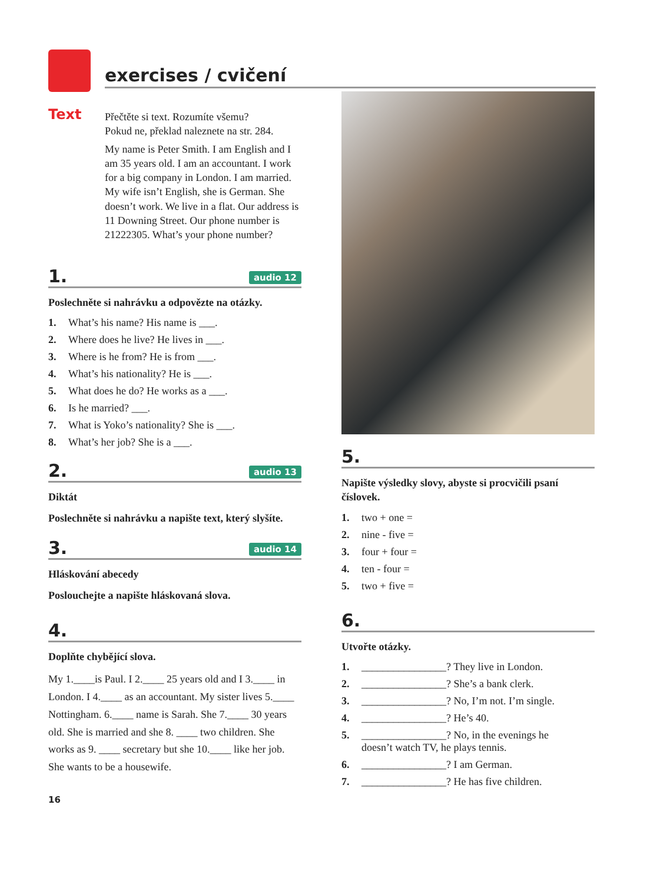exercises / cvičení
Text
Přečtěte si text. Rozumíte všemu?
Pokud ne, překlad naleznete na str. 284.
My name is Peter Smith. I am English and I am 35 years old. I am an accountant. I work for a big company in London. I am married. My wife isn’t English, she is German. She doesn’t work. We live in a flat. Our address is 11 Downing Street. Our phone number is 21222305. What’s your phone number?
1. audio 12
Poslechněte si nahrávku a odpovězte na otázky.
1. What’s his name? His name is ___.
2. Where does he live? He lives in ___.
3. Where is he from? He is from ___.
4. What’s his nationality? He is ___.
5. What does he do? He works as a ___.
6. Is he married? ___.
7. What is Yoko’s nationality? She is ___.
8. What’s her job? She is a ___.
2. audio 13
Diktát
Poslechněte si nahrávku a napište text, který slyšíte.
3. audio 14
Hláskování abecedy
Poslouchejte a napište hláskovaná slova.
4.
Doplňte chybějící slova.
My 1.____is Paul. I 2.____ 25 years old and I 3.____ in London. I 4.____ as an accountant. My sister lives 5.____ Nottingham. 6.____ name is Sarah. She 7.____ 30 years old. She is married and she 8. ____ two children. She works as 9. ____ secretary but she 10.____ like her job. She wants to be a housewife.
16
5.
Napište výsledky slovy, abyste si procvičili psaní číslovek.
1. two + one =
2. nine - five =
3. four + four =
4. ten - four =
5. two + five =
6.
Utvořte otázky.
1. ________________? They live in London.
2. ________________? She’s a bank clerk.
3. ________________? No, I’m not. I’m single.
4. ________________? He’s 40.
5. ________________? No, in the evenings he
doesn’t watch TV, he plays tennis.
6. ________________? I am German.
7. ________________? He has five children.